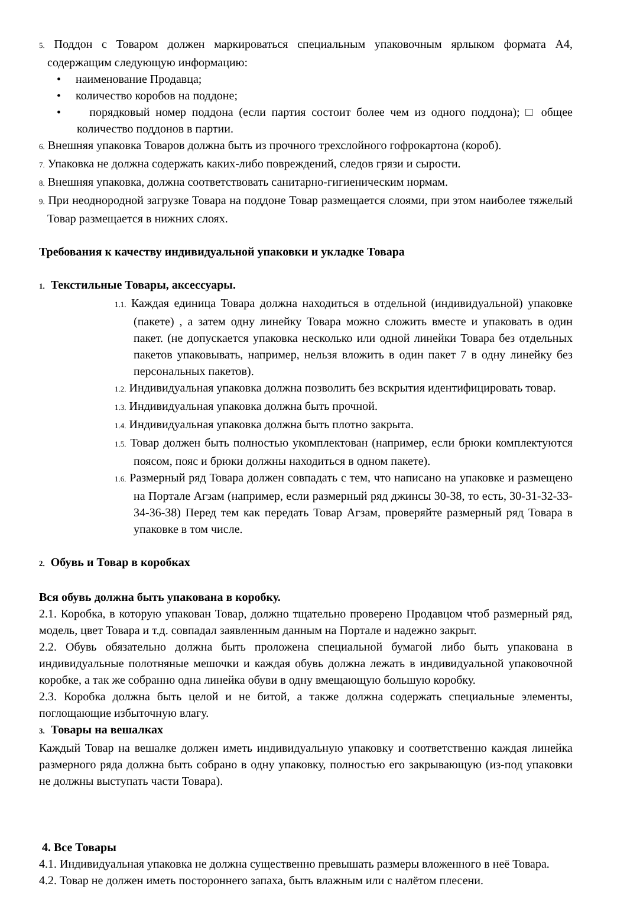5. Поддон с Товаром должен маркироваться специальным упаковочным ярлыком формата А4, содержащим следующую информацию:
• наименование Продавца;
• количество коробов на поддоне;
• порядковый номер поддона (если партия состоит более чем из одного поддона); □ общее количество поддонов в партии.
6. Внешняя упаковка Товаров должна быть из прочного трехслойного гофрокартона (короб).
7. Упаковка не должна содержать каких-либо повреждений, следов грязи и сырости.
8. Внешняя упаковка, должна соответствовать санитарно-гигиеническим нормам.
9. При неоднородной загрузке Товара на поддоне Товар размещается слоями, при этом наиболее тяжелый Товар размещается в нижних слоях.
Требования к качеству индивидуальной упаковки и укладке Товара
1. Текстильные Товары, аксессуары.
1.1. Каждая единица Товара должна находиться в отдельной (индивидуальной) упаковке (пакете) , а затем одну линейку Товара можно сложить вместе и упаковать в один пакет. (не допускается упаковка несколько или одной линейки Товара без отдельных пакетов упаковывать, например, нельзя вложить в один пакет 7 в одну линейку без персональных пакетов).
1.2. Индивидуальная упаковка должна позволить без вскрытия идентифицировать товар.
1.3. Индивидуальная упаковка должна быть прочной.
1.4. Индивидуальная упаковка должна быть плотно закрыта.
1.5. Товар должен быть полностью укомплектован (например, если брюки комплектуются поясом, пояс и брюки должны находиться в одном пакете).
1.6. Размерный ряд Товара должен совпадать с тем, что написано на упаковке и размещено на Портале Агзам (например, если размерный ряд джинсы 30-38, то есть, 30-31-32-33-34-36-38) Перед тем как передать Товар Агзам, проверяйте размерный ряд Товара в упаковке в том числе.
2. Обувь и Товар в коробках
Вся обувь должна быть упакована в коробку.
2.1. Коробка, в которую упакован Товар, должно тщательно проверено Продавцом чтоб размерный ряд, модель, цвет Товара и т.д. совпадал заявленным данным на Портале и надежно закрыт.
2.2. Обувь обязательно должна быть проложена специальной бумагой либо быть упакована в индивидуальные полотняные мешочки и каждая обувь должна лежать в индивидуальной упаковочной коробке, а так же собранно одна линейка обуви в одну вмещающую большую коробку.
2.3. Коробка должна быть целой и не битой, а также должна содержать специальные элементы, поглощающие избыточную влагу.
3. Товары на вешалках
Каждый Товар на вешалке должен иметь индивидуальную упаковку и соответственно каждая линейка размерного ряда должна быть собрано в одну упаковку, полностью его закрывающую (из-под упаковки не должны выступать части Товара).
4. Все Товары
4.1. Индивидуальная упаковка не должна существенно превышать размеры вложенного в неё Товара.
4.2. Товар не должен иметь постороннего запаха, быть влажным или с налётом плесени.